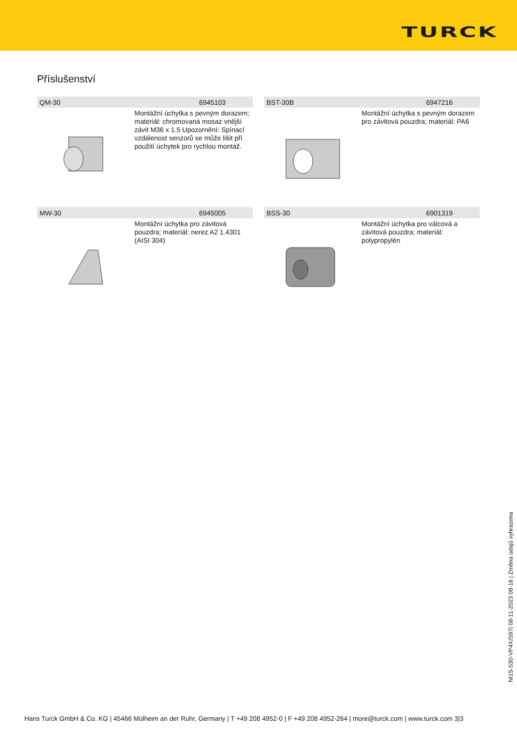TURCK
Příslušenství
QM-30 6945103
Montážní úchytka s pevným dorazem; materiál: chromovaná mosaz vnější závit M36 x 1.5 Upozornění: Spínací vzdálenost senzorů se může lišit při použití úchytek pro rychlou montáž.
BST-30B 6947216
Montážní úchytka s pevným dorazem pro závitová pouzdra; materiál: PA6
MW-30 6945005
Montážní úchytka pro závitová pouzdra; materiál: nerez A2 1.4301 (AISI 304)
BSS-30 6901319
Montážní úchytka pro válcová a závitová pouzdra; materiál: polypropylén
NI15-S30-VP4X/S97| 08-11-2023 08-16 | Změna údajů vyhrazena
Hans Turck GmbH & Co. KG | 45466 Mülheim an der Ruhr, Germany | T +49 208 4952-0 | F +49 208 4952-264 | more@turck.com | www.turck.com 3|3